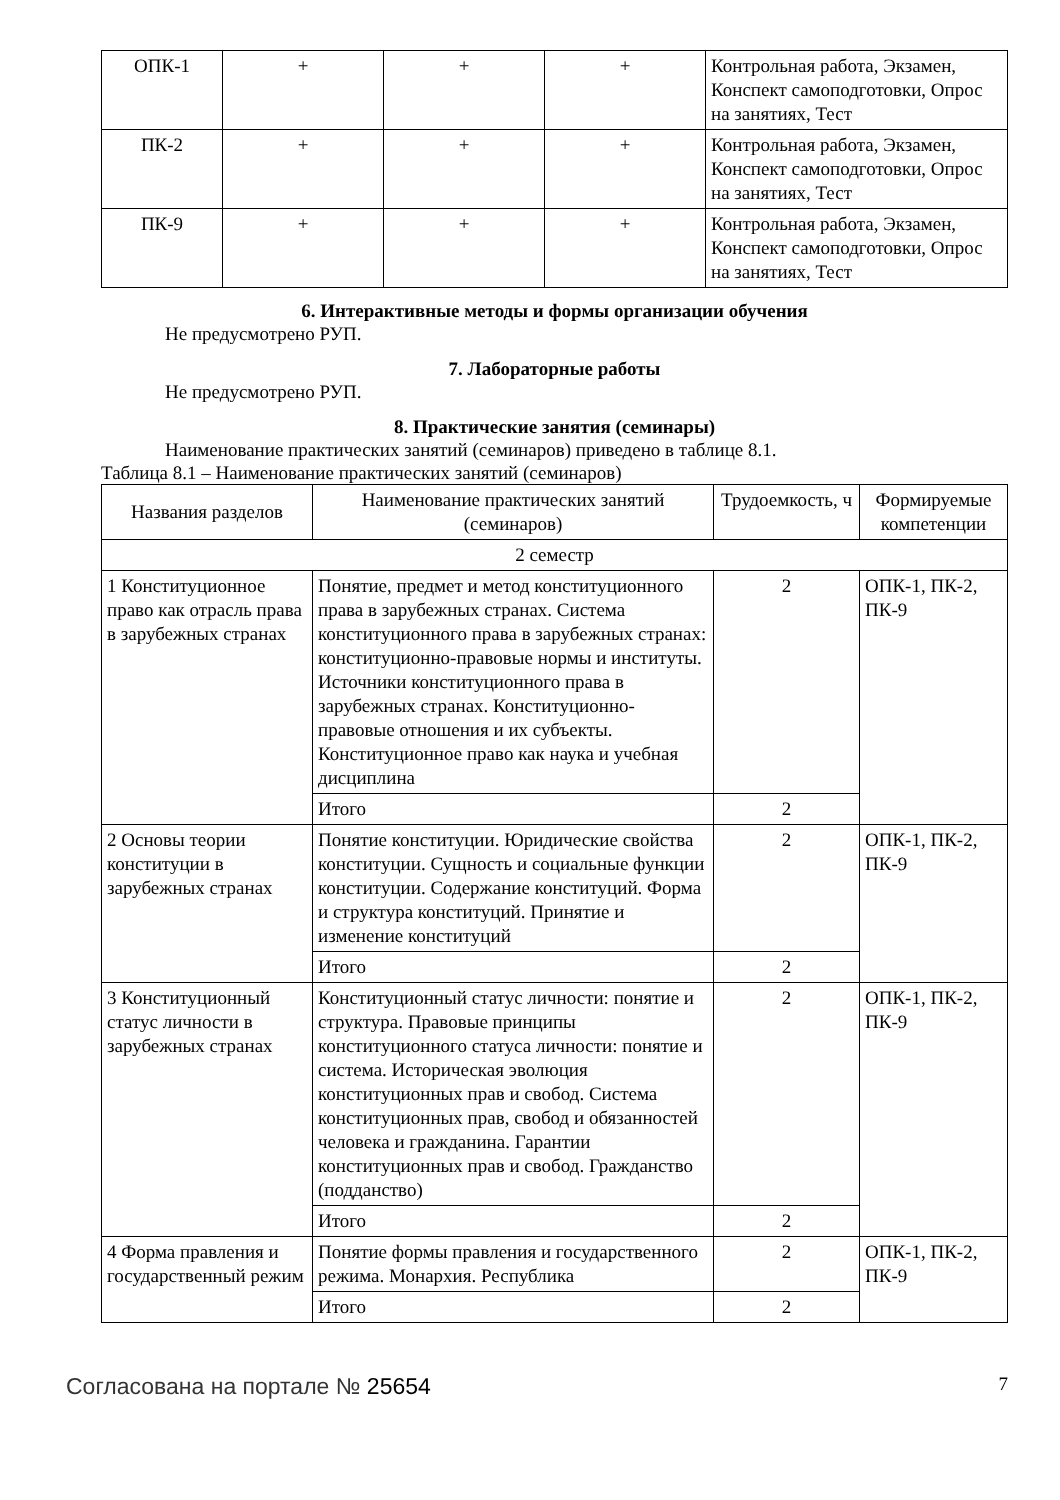| ОПК-1 | + | + | + | Контрольная работа, Экзамен, Конспект самоподготовки, Опрос на занятиях, Тест |
| ПК-2 | + | + | + | Контрольная работа, Экзамен, Конспект самоподготовки, Опрос на занятиях, Тест |
| ПК-9 | + | + | + | Контрольная работа, Экзамен, Конспект самоподготовки, Опрос на занятиях, Тест |
6. Интерактивные методы и формы организации обучения
Не предусмотрено РУП.
7. Лабораторные работы
Не предусмотрено РУП.
8. Практические занятия (семинары)
Наименование практических занятий (семинаров) приведено в таблице 8.1.
Таблица 8.1 – Наименование практических занятий (семинаров)
| Названия разделов | Наименование практических занятий (семинаров) | Трудоемкость, ч | Формируемые компетенции |
| --- | --- | --- | --- |
| 2 семестр | | | |
| 1 Конституционное право как отрасль права в зарубежных странах | Понятие, предмет и метод конституционного права в зарубежных странах. Система конституционного права в зарубежных странах: конституционно-правовые нормы и институты. Источники конституционного права в зарубежных странах. Конституционно-правовые отношения и их субъекты. Конституционное право как наука и учебная дисциплина | 2 | ОПК-1, ПК-2, ПК-9 |
| | Итого | 2 | |
| 2 Основы теории конституции в зарубежных странах | Понятие конституции. Юридические свойства конституции. Сущность и социальные функции конституции. Содержание конституций. Форма и структура конституций. Принятие и изменение конституций | 2 | ОПК-1, ПК-2, ПК-9 |
| | Итого | 2 | |
| 3 Конституционный статус личности в зарубежных странах | Конституционный статус личности: понятие и структура. Правовые принципы конституционного статуса личности: понятие и система. Историческая эволюция конституционных прав и свобод. Система конституционных прав, свобод и обязанностей человека и гражданина. Гарантии конституционных прав и свобод. Гражданство (подданство) | 2 | ОПК-1, ПК-2, ПК-9 |
| | Итого | 2 | |
| 4 Форма правления и государственный режим | Понятие формы правления и государственного режима. Монархия. Республика | 2 | ОПК-1, ПК-2, ПК-9 |
| | Итого | 2 | |
Согласована на портале № 25654 7